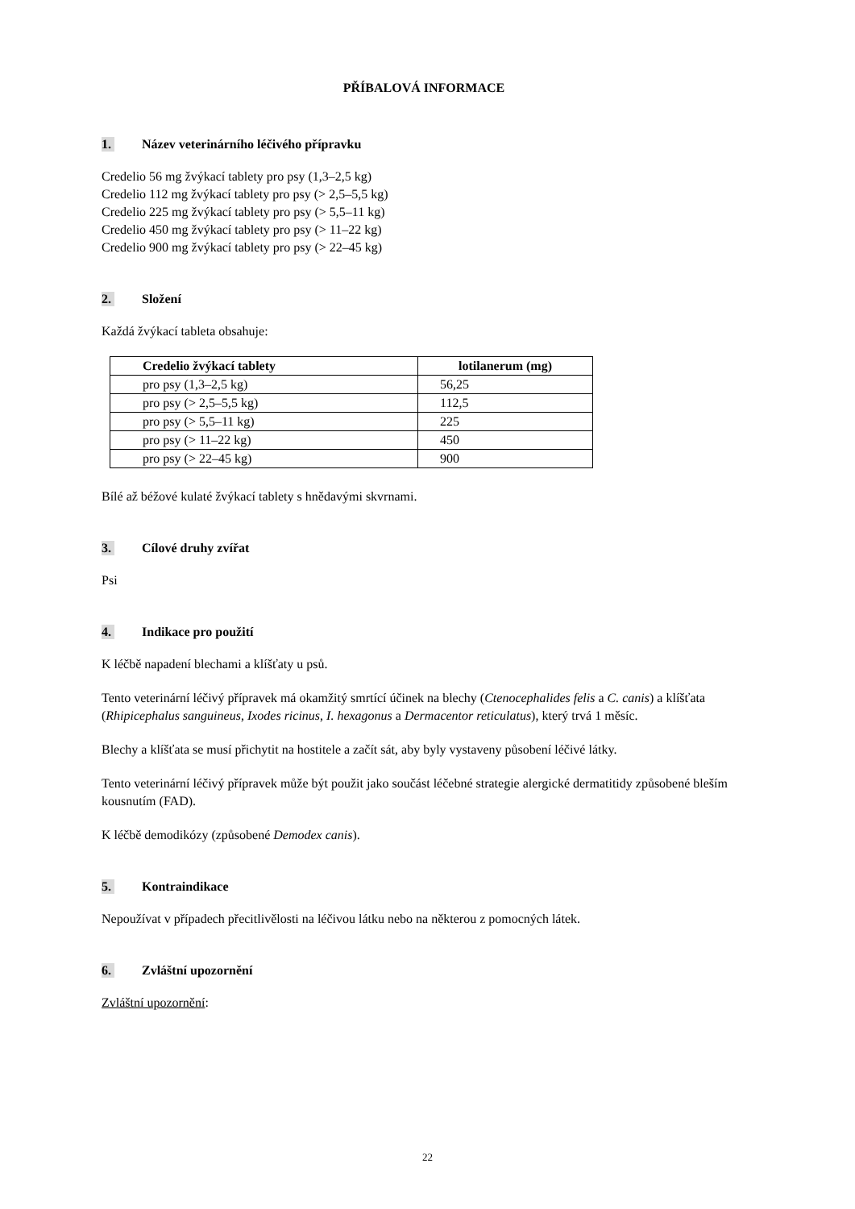PŘÍBALOVÁ INFORMACE
1. Název veterinárního léčivého přípravku
Credelio 56 mg žvýkací tablety pro psy (1,3–2,5 kg)
Credelio 112 mg žvýkací tablety pro psy (> 2,5–5,5 kg)
Credelio 225 mg žvýkací tablety pro psy (> 5,5–11 kg)
Credelio 450 mg žvýkací tablety pro psy (> 11–22 kg)
Credelio 900 mg žvýkací tablety pro psy (> 22–45 kg)
2. Složení
Každá žvýkací tableta obsahuje:
| Credelio žvýkací tablety | lotilanerum (mg) |
| --- | --- |
| pro psy (1,3–2,5 kg) | 56,25 |
| pro psy (> 2,5–5,5 kg) | 112,5 |
| pro psy (> 5,5–11 kg) | 225 |
| pro psy (> 11–22 kg) | 450 |
| pro psy (> 22–45 kg) | 900 |
Bílé až béžové kulaté žvýkací tablety s hnědavými skvrnami.
3. Cílové druhy zvířat
Psi
4. Indikace pro použití
K léčbě napadení blechami a klíšťaty u psů.
Tento veterinární léčivý přípravek má okamžitý smrtící účinek na blechy (Ctenocephalides felis a C. canis) a klíšťata (Rhipicephalus sanguineus, Ixodes ricinus, I. hexagonus a Dermacentor reticulatus), který trvá 1 měsíc.
Blechy a klíšťata se musí přichytit na hostitele a začít sát, aby byly vystaveny působení léčivé látky.
Tento veterinární léčivý přípravek může být použit jako součást léčebné strategie alergické dermatitidy způsobené bleším kousnutím (FAD).
K léčbě demodikózy (způsobené Demodex canis).
5. Kontraindikace
Nepoužívat v případech přecitlivělosti na léčivou látku nebo na některou z pomocných látek.
6. Zvláštní upozornění
Zvláštní upozornění:
22